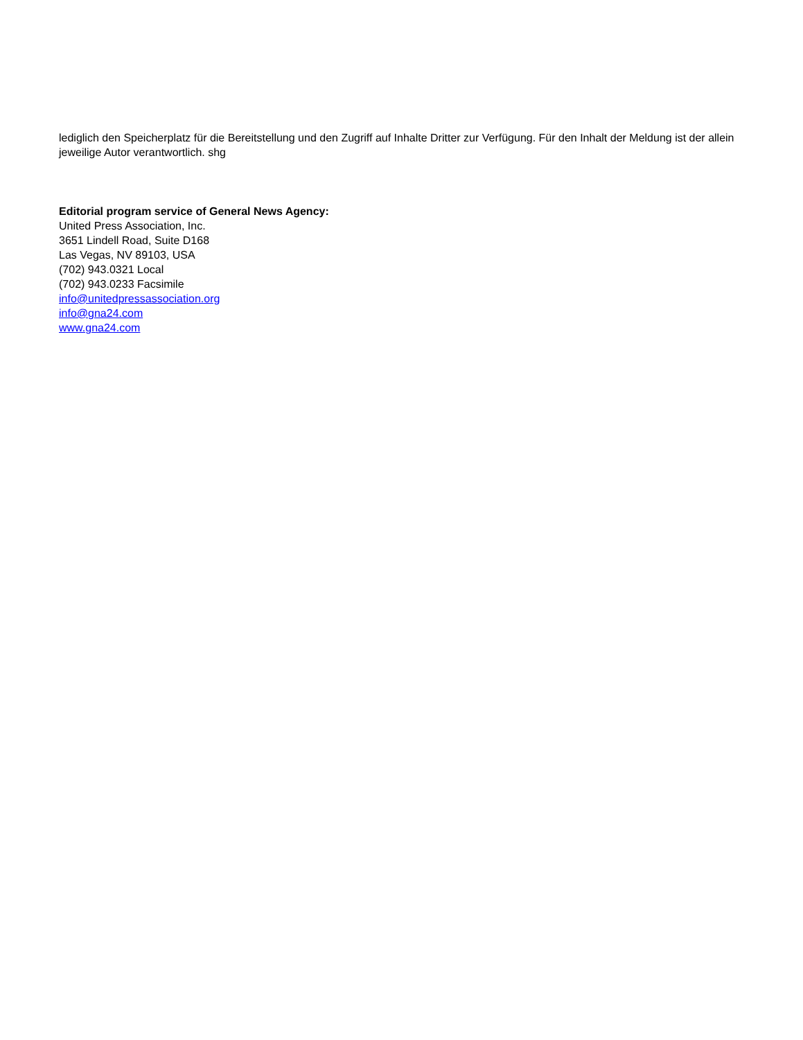lediglich den Speicherplatz für die Bereitstellung und den Zugriff auf Inhalte Dritter zur Verfügung. Für den Inhalt der Meldung ist der allein jeweilige Autor verantwortlich. shg
Editorial program service of General News Agency:
United Press Association, Inc.
3651 Lindell Road, Suite D168
Las Vegas, NV 89103, USA
(702) 943.0321 Local
(702) 943.0233 Facsimile
info@unitedpressassociation.org
info@gna24.com
www.gna24.com